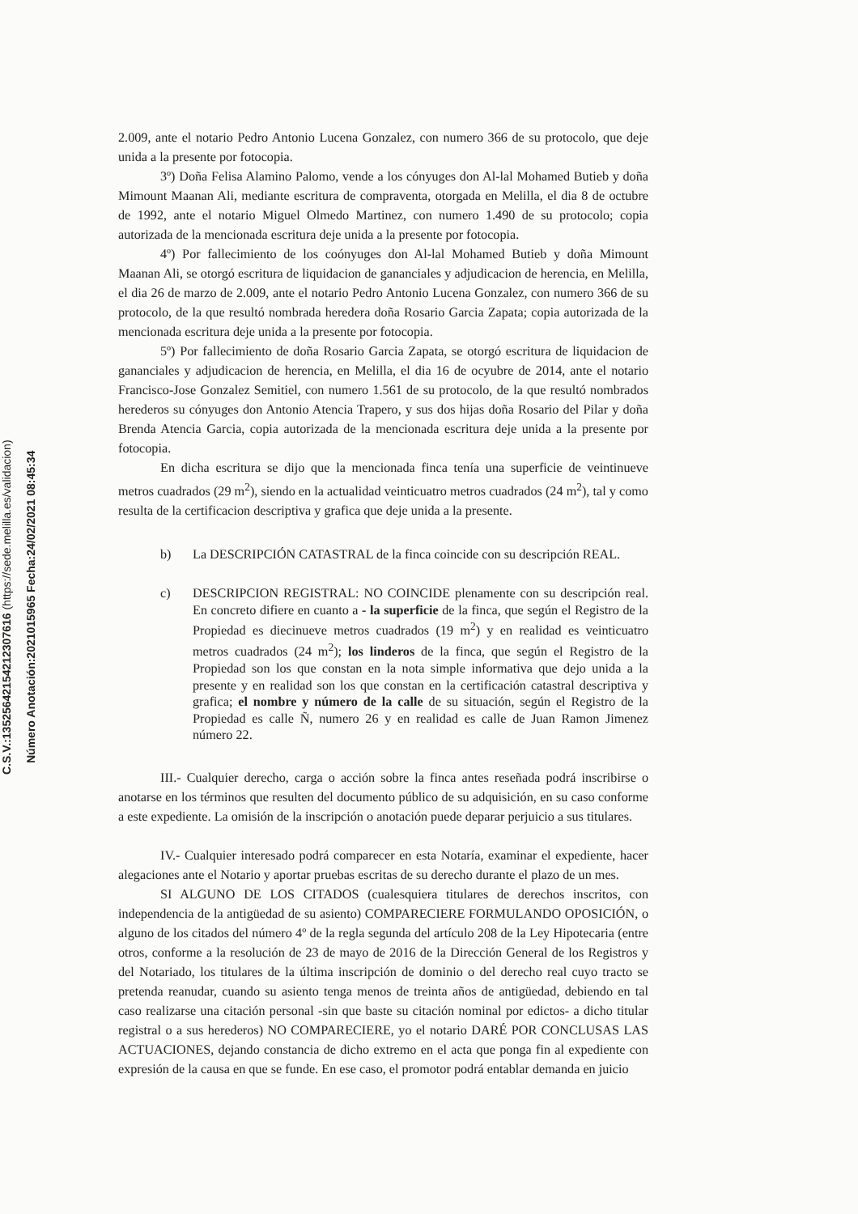C.S.V.:13525642154212307616 (https://sede.melilla.es/validacion)
Número Anotación:2021015965 Fecha:24/02/2021 08:45:34
2.009, ante el notario Pedro Antonio Lucena Gonzalez, con numero 366 de su protocolo, que deje unida a la presente por fotocopia.
3º) Doña Felisa Alamino Palomo, vende a los cónyuges don Al-lal Mohamed Butieb y doña Mimount Maanan Ali, mediante escritura de compraventa, otorgada en Melilla, el dia 8 de octubre de 1992, ante el notario Miguel Olmedo Martinez, con numero 1.490 de su protocolo; copia autorizada de la mencionada escritura deje unida a la presente por fotocopia.
4º) Por fallecimiento de los coónyuges don Al-lal Mohamed Butieb y doña Mimount Maanan Ali, se otorgó escritura de liquidacion de gananciales y adjudicacion de herencia, en Melilla, el dia 26 de marzo de 2.009, ante el notario Pedro Antonio Lucena Gonzalez, con numero 366 de su protocolo, de la que resultó nombrada heredera doña Rosario Garcia Zapata; copia autorizada de la mencionada escritura deje unida a la presente por fotocopia.
5º) Por fallecimiento de doña Rosario Garcia Zapata, se otorgó escritura de liquidacion de gananciales y adjudicacion de herencia, en Melilla, el dia 16 de ocyubre de 2014, ante el notario Francisco-Jose Gonzalez Semitiel, con numero 1.561 de su protocolo, de la que resultó nombrados herederos su cónyuges don Antonio Atencia Trapero, y sus dos hijas doña Rosario del Pilar y doña Brenda Atencia Garcia, copia autorizada de la mencionada escritura deje unida a la presente por fotocopia.
En dicha escritura se dijo que la mencionada finca tenía una superficie de veintinueve metros cuadrados (29 m<sup>2</sup>), siendo en la actualidad veinticuatro metros cuadrados (24 m<sup>2</sup>), tal y como resulta de la certificacion descriptiva y grafica que deje unida a la presente.
b) La DESCRIPCIÓN CATASTRAL de la finca coincide con su descripción REAL.
c) DESCRIPCION REGISTRAL: NO COINCIDE plenamente con su descripción real. En concreto difiere en cuanto a - la superficie de la finca, que según el Registro de la Propiedad es diecinueve metros cuadrados (19 m<sup>2</sup>) y en realidad es veinticuatro metros cuadrados (24 m<sup>2</sup>); los linderos de la finca, que según el Registro de la Propiedad son los que constan en la nota simple informativa que dejo unida a la presente y en realidad son los que constan en la certificación catastral descriptiva y grafica; el nombre y número de la calle de su situación, según el Registro de la Propiedad es calle Ñ, numero 26 y en realidad es calle de Juan Ramon Jimenez número 22.
III.- Cualquier derecho, carga o acción sobre la finca antes reseñada podrá inscribirse o anotarse en los términos que resulten del documento público de su adquisición, en su caso conforme a este expediente. La omisión de la inscripción o anotación puede deparar perjuicio a sus titulares.
IV.- Cualquier interesado podrá comparecer en esta Notaría, examinar el expediente, hacer alegaciones ante el Notario y aportar pruebas escritas de su derecho durante el plazo de un mes.
SI ALGUNO DE LOS CITADOS (cualesquiera titulares de derechos inscritos, con independencia de la antigüedad de su asiento) COMPARECIERE FORMULANDO OPOSICIÓN, o alguno de los citados del número 4º de la regla segunda del artículo 208 de la Ley Hipotecaria (entre otros, conforme a la resolución de 23 de mayo de 2016 de la Dirección General de los Registros y del Notariado, los titulares de la última inscripción de dominio o del derecho real cuyo tracto se pretenda reanudar, cuando su asiento tenga menos de treinta años de antigüedad, debiendo en tal caso realizarse una citación personal -sin que baste su citación nominal por edictos- a dicho titular registral o a sus herederos) NO COMPARECIERE, yo el notario DARÉ POR CONCLUSAS LAS ACTUACIONES, dejando constancia de dicho extremo en el acta que ponga fin al expediente con expresión de la causa en que se funde. En ese caso, el promotor podrá entablar demanda en juicio